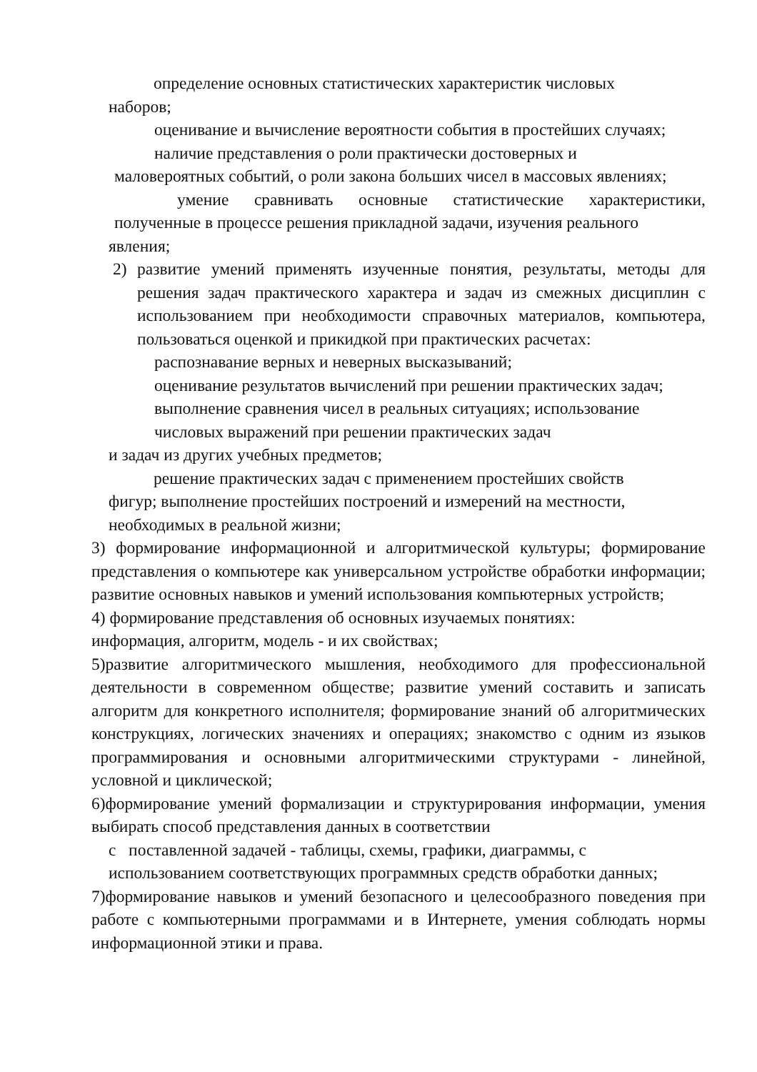определение основных статистических характеристик числовых
наборов;
оценивание и вычисление вероятности события в простейших случаях;
наличие представления о роли практически достоверных и
маловероятных событий, о роли закона больших чисел в массовых явлениях;
умение сравнивать основные статистические характеристики, полученные в процессе решения прикладной задачи, изучения реального
явления;
2) развитие умений применять изученные понятия, результаты, методы для решения задач практического характера и задач из смежных дисциплин с использованием при необходимости справочных материалов, компьютера, пользоваться оценкой и прикидкой при практических расчетах:
распознавание верных и неверных высказываний;
оценивание результатов вычислений при решении практических задач;
выполнение сравнения чисел в реальных ситуациях; использование числовых выражений при решении практических задач
и задач из других учебных предметов;
решение практических задач с применением простейших свойств
фигур; выполнение простейших построений и измерений на местности, необходимых в реальной жизни;
3) формирование информационной и алгоритмической культуры; формирование представления о компьютере как универсальном устройстве обработки информации; развитие основных навыков и умений использования компьютерных устройств;
4) формирование представления об основных изучаемых понятиях:
информация, алгоритм, модель - и их свойствах;
5)развитие алгоритмического мышления, необходимого для профессиональной деятельности в современном обществе; развитие умений составить и записать алгоритм для конкретного исполнителя; формирование знаний об алгоритмических конструкциях, логических значениях и операциях; знакомство с одним из языков программирования и основными алгоритмическими структурами - линейной, условной и циклической;
6)формирование умений формализации и структурирования информации, умения выбирать способ представления данных в соответствии
с поставленной задачей - таблицы, схемы, графики, диаграммы, с использованием соответствующих программных средств обработки данных;
7)формирование навыков и умений безопасного и целесообразного поведения при работе с компьютерными программами и в Интернете, умения соблюдать нормы информационной этики и права.